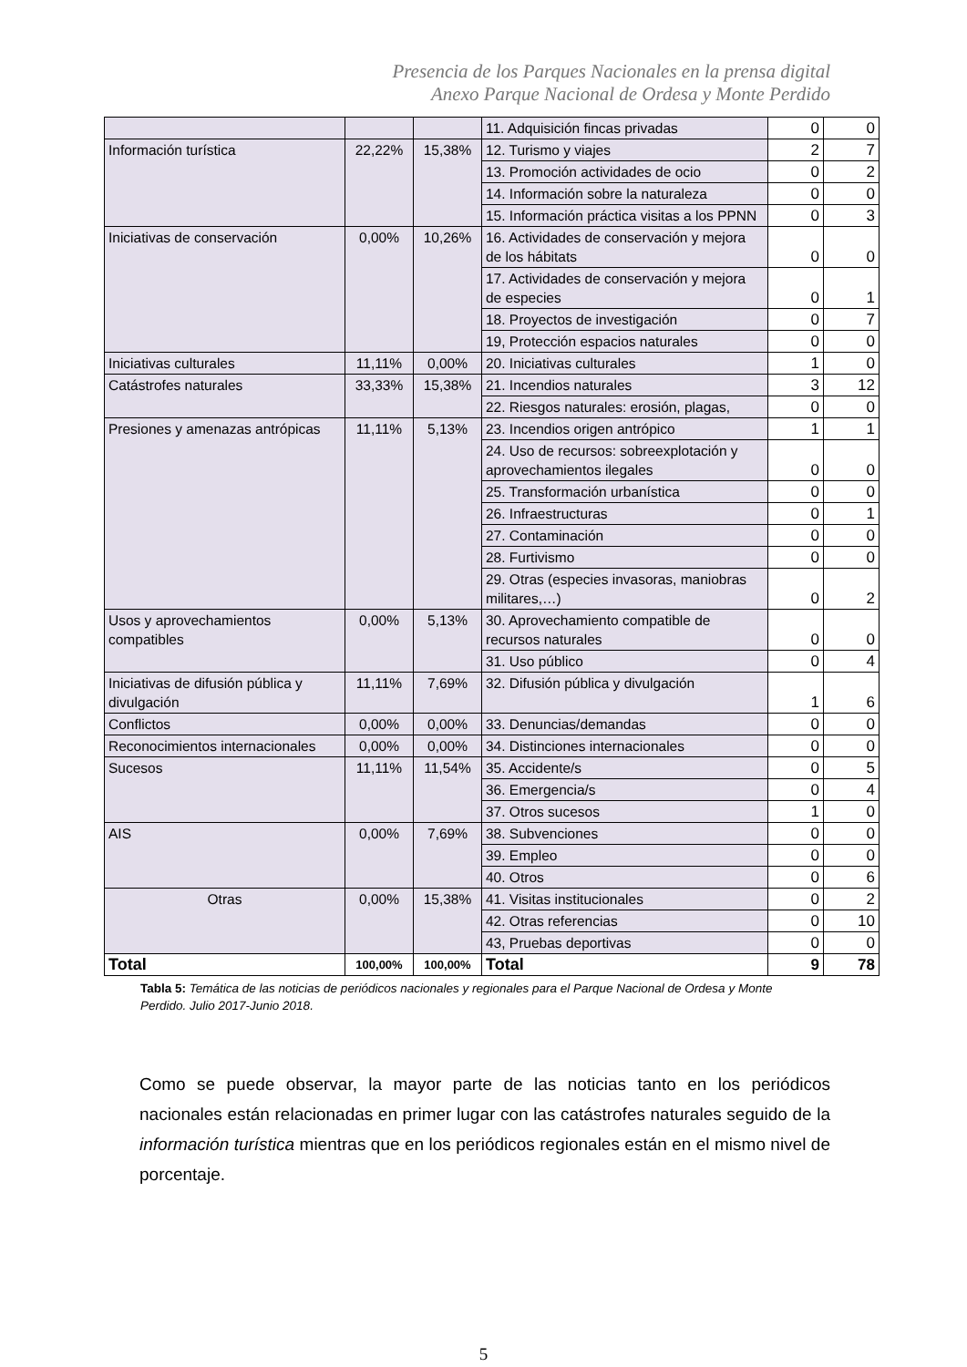Presencia de los Parques Nacionales en la prensa digital
Anexo Parque Nacional de Ordesa y Monte Perdido
| | | | 11. Adquisición fincas privadas | 0 | 0 |
| Información turística | 22,22% | 15,38% | 12. Turismo y viajes | 2 | 7 |
| | | | 13. Promoción actividades de ocio | 0 | 2 |
| | | | 14. Información sobre la naturaleza | 0 | 0 |
| | | | 15. Información práctica visitas a los PPNN | 0 | 3 |
| Iniciativas de conservación | 0,00% | 10,26% | 16. Actividades de conservación y mejora de los hábitats | 0 | 0 |
| | | | 17. Actividades de conservación y mejora de especies | 0 | 1 |
| | | | 18. Proyectos de investigación | 0 | 7 |
| | | | 19, Protección espacios naturales | 0 | 0 |
| Iniciativas culturales | 11,11% | 0,00% | 20. Iniciativas culturales | 1 | 0 |
| Catástrofes naturales | 33,33% | 15,38% | 21. Incendios naturales | 3 | 12 |
| | | | 22. Riesgos naturales: erosión, plagas, | 0 | 0 |
| Presiones y amenazas antrópicas | 11,11% | 5,13% | 23. Incendios origen antrópico | 1 | 1 |
| | | | 24. Uso de recursos: sobreexplotación y aprovechamientos ilegales | 0 | 0 |
| | | | 25. Transformación urbanística | 0 | 0 |
| | | | 26. Infraestructuras | 0 | 1 |
| | | | 27. Contaminación | 0 | 0 |
| | | | 28. Furtivismo | 0 | 0 |
| | | | 29. Otras (especies invasoras, maniobras militares,…) | 0 | 2 |
| Usos y aprovechamientos compatibles | 0,00% | 5,13% | 30. Aprovechamiento compatible de recursos naturales | 0 | 0 |
| | | | 31. Uso público | 0 | 4 |
| Iniciativas de difusión pública y divulgación | 11,11% | 7,69% | 32. Difusión pública y divulgación | 1 | 6 |
| Conflictos | 0,00% | 0,00% | 33. Denuncias/demandas | 0 | 0 |
| Reconocimientos internacionales | 0,00% | 0,00% | 34. Distinciones internacionales | 0 | 0 |
| Sucesos | 11,11% | 11,54% | 35. Accidente/s | 0 | 5 |
| | | | 36. Emergencia/s | 0 | 4 |
| | | | 37. Otros sucesos | 1 | 0 |
| AIS | 0,00% | 7,69% | 38. Subvenciones | 0 | 0 |
| | | | 39. Empleo | 0 | 0 |
| | | | 40. Otros | 0 | 6 |
| Otras | 0,00% | 15,38% | 41. Visitas institucionales | 0 | 2 |
| | | | 42. Otras referencias | 0 | 10 |
| | | | 43, Pruebas deportivas | 0 | 0 |
| Total | 100,00% | 100,00% | Total | 9 | 78 |
Tabla 5: Temática de las noticias de periódicos nacionales y regionales para el Parque Nacional de Ordesa y Monte Perdido. Julio 2017-Junio 2018.
Como se puede observar, la mayor parte de las noticias tanto en los periódicos nacionales están relacionadas en primer lugar con las catástrofes naturales seguido de la información turística mientras que en los periódicos regionales están en el mismo nivel de porcentaje.
5